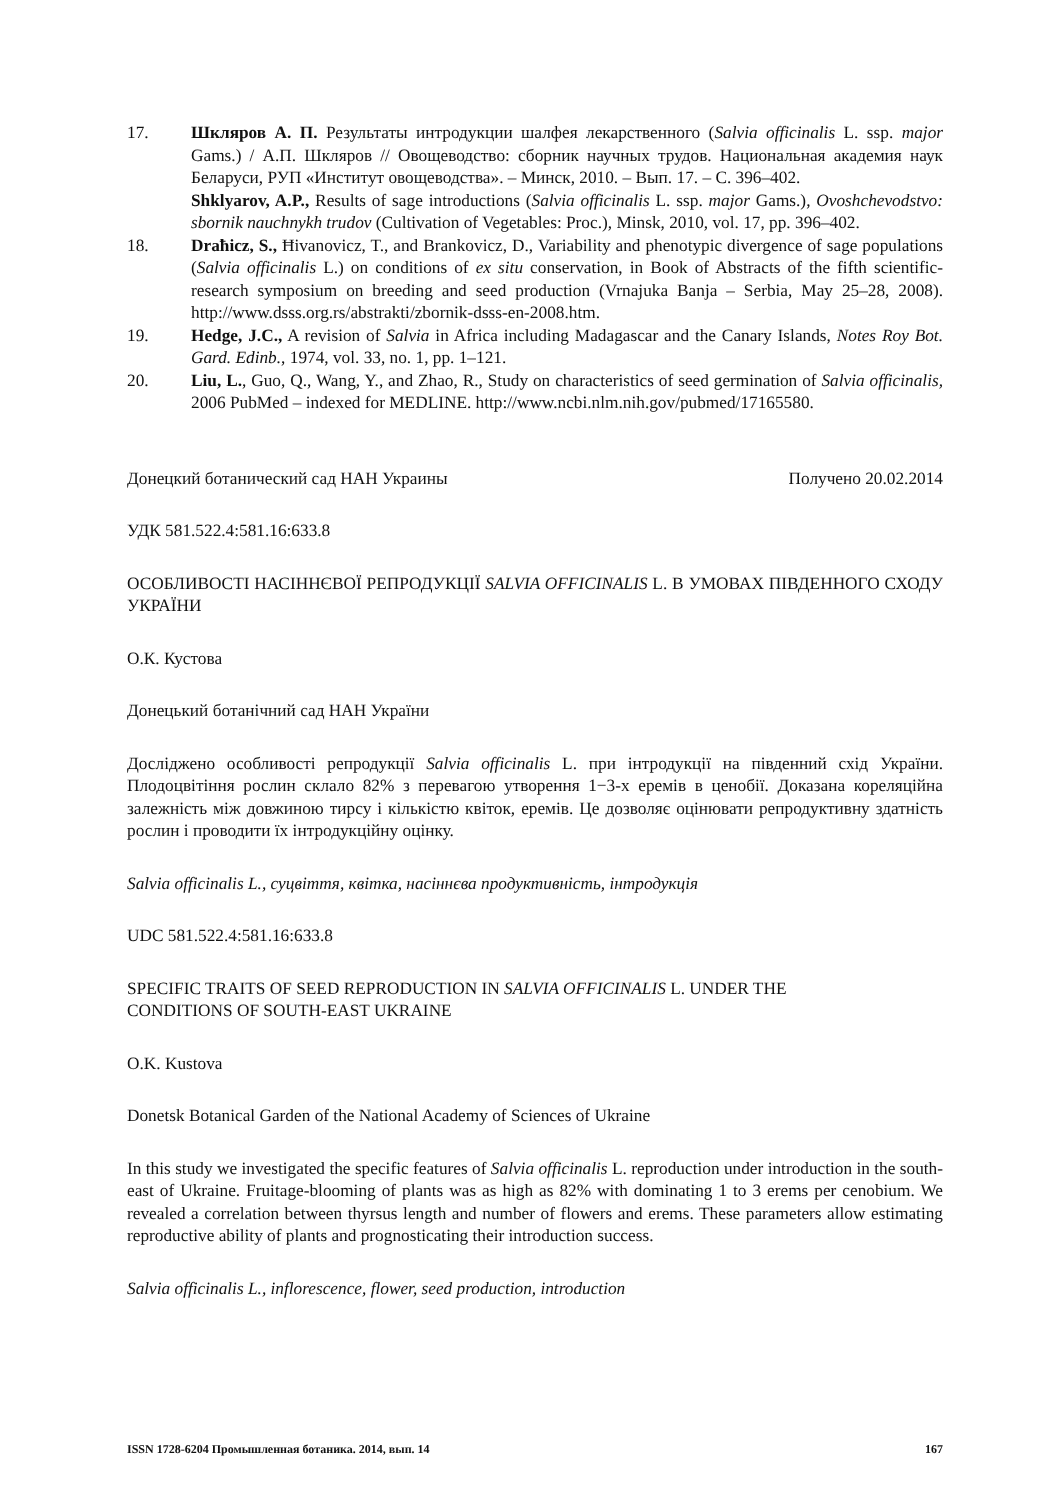17. Шкляров А. П. Результаты интродукции шалфея лекарственного (Salvia officinalis L. ssp. major Gams.) / А.П. Шкляров // Овощеводство: сборник научных трудов. Национальная академия наук Беларуси, РУП «Институт овощеводства». – Минск, 2010. – Вып. 17. – С. 396–402.
Shklyarov, A.P., Results of sage introductions (Salvia officinalis L. ssp. major Gams.), Ovoshchevodstvo: sbornik nauchnykh trudov (Cultivation of Vegetables: Proc.), Minsk, 2010, vol. 17, pp. 396–402.
18. Draħicz, S., Ħivanovicz, T., and Brankovicz, D., Variability and phenotypic divergence of sage populations (Salvia officinalis L.) on conditions of ex situ conservation, in Book of Abstracts of the fifth scientific-research symposium on breeding and seed production (Vrnajuka Banja – Serbia, May 25–28, 2008). http://www.dsss.org.rs/abstrakti/zbornik-dsss-en-2008.htm.
19. Hedge, J.C., A revision of Salvia in Africa including Madagascar and the Canary Islands, Notes Roy Bot. Gard. Edinb., 1974, vol. 33, no. 1, pp. 1–121.
20. Liu, L., Guo, Q., Wang, Y., and Zhao, R., Study on characteristics of seed germination of Salvia officinalis, 2006 PubMed – indexed for MEDLINE. http://www.ncbi.nlm.nih.gov/pubmed/17165580.
Донецкий ботанический сад НАН Украины Получено 20.02.2014
УДК 581.522.4:581.16:633.8
ОСОБЛИВОСТІ НАСІННЄВОЇ РЕПРОДУКЦІЇ SALVIA OFFICINALIS L. В УМОВАХ ПІВДЕННОГО СХОДУ УКРАЇНИ
О.К. Кустова
Донецький ботанічний сад НАН України
Досліджено особливості репродукції Salvia officinalis L. при інтродукції на південний схід України. Плодоцвітіння рослин склало 82% з перевагою утворення 1−3-х еремів в ценобії. Доказана кореляційна залежність між довжиною тирсу і кількістю квіток, еремів. Це дозволяє оцінювати репродуктивну здатність рослин і проводити їх інтродукційну оцінку.
Salvia officinalis L., суцвіття, квітка, насіннєва продуктивність, інтродукція
UDC 581.522.4:581.16:633.8
SPECIFIC TRAITS OF SEED REPRODUCTION IN SALVIA OFFICINALIS L. UNDER THE
CONDITIONS OF SOUTH-EAST UKRAINE
O.K. Kustova
Donetsk Botanical Garden of the National Academy of Sciences of Ukraine
In this study we investigated the specific features of Salvia officinalis L. reproduction under introduction in the south-east of Ukraine. Fruitage-blooming of plants was as high as 82% with dominating 1 to 3 erems per cenobium. We revealed a correlation between thyrsus length and number of flowers and erems. These parameters allow estimating reproductive ability of plants and prognosticating their introduction success.
Salvia officinalis L., inflorescence, flower, seed production, introduction
ISSN 1728-6204 Промышленная ботаника. 2014, вып. 14 167